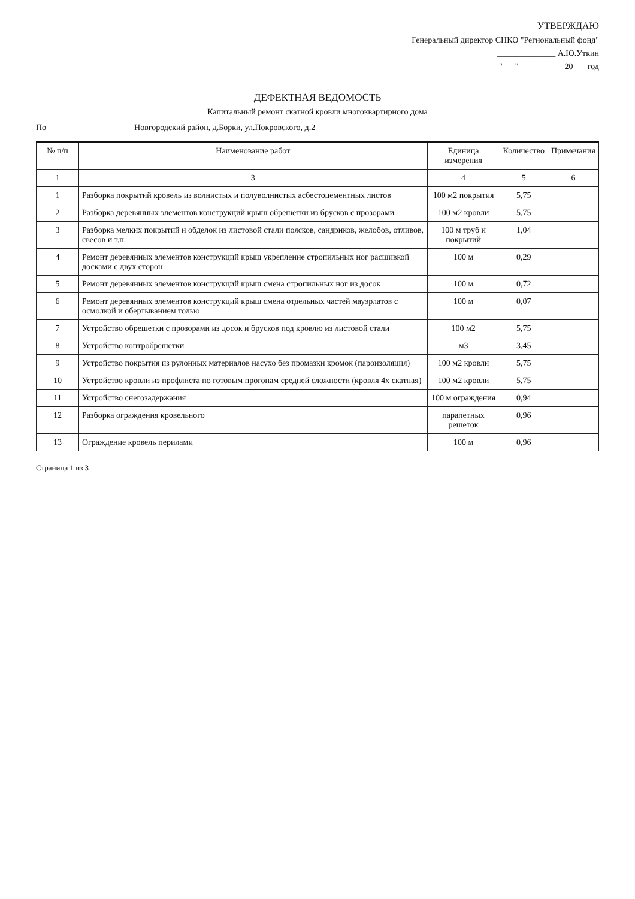УТВЕРЖДАЮ
Генеральный директор СНКО "Региональный фонд"
______________ А.Ю.Уткин
"___" __________ 20___ год
ДЕФЕКТНАЯ ВЕДОМОСТЬ
Капитальный ремонт скатной кровли многоквартирного дома
По ____________________ Новгородский район, д.Борки, ул.Покровского, д.2
| № п/п | Наименование работ | Единица измерения | Количество | Примечания |
| --- | --- | --- | --- | --- |
| 1 | 3 | 4 | 5 | 6 |
| 1 | Разборка покрытий кровель из волнистых и полуволнистых асбестоцементных листов | 100 м2 покрытия | 5,75 | |
| 2 | Разборка деревянных элементов конструкций крыш обрешетки из брусков с прозорами | 100 м2 кровли | 5,75 | |
| 3 | Разборка мелких покрытий и обделок из листовой стали поясков, сандриков, желобов, отливов, свесов и т.п. | 100 м труб и покрытий | 1,04 | |
| 4 | Ремонт деревянных элементов конструкций крыш укрепление стропильных ног расшивкой досками с двух сторон | 100 м | 0,29 | |
| 5 | Ремонт деревянных элементов конструкций крыш смена стропильных ног из досок | 100 м | 0,72 | |
| 6 | Ремонт деревянных элементов конструкций крыш смена отдельных частей мауэрлатов с осмолкой и обертыванием толью | 100 м | 0,07 | |
| 7 | Устройство обрешетки с прозорами из досок и брусков под кровлю из листовой стали | 100 м2 | 5,75 | |
| 8 | Устройство контробрешетки | м3 | 3,45 | |
| 9 | Устройство покрытия из рулонных материалов насухо без промазки кромок (пароизоляция) | 100 м2 кровли | 5,75 | |
| 10 | Устройство кровли из профлиста по готовым прогонам средней сложности (кровля 4х скатная) | 100 м2 кровли | 5,75 | |
| 11 | Устройство снегозадержания | 100 м ограждения | 0,94 | |
| 12 | Разборка ограждения кровельного | парапетных решеток | 0,96 | |
| 13 | Ограждение кровель перилами | 100 м | 0,96 | |
Страница 1 из 3